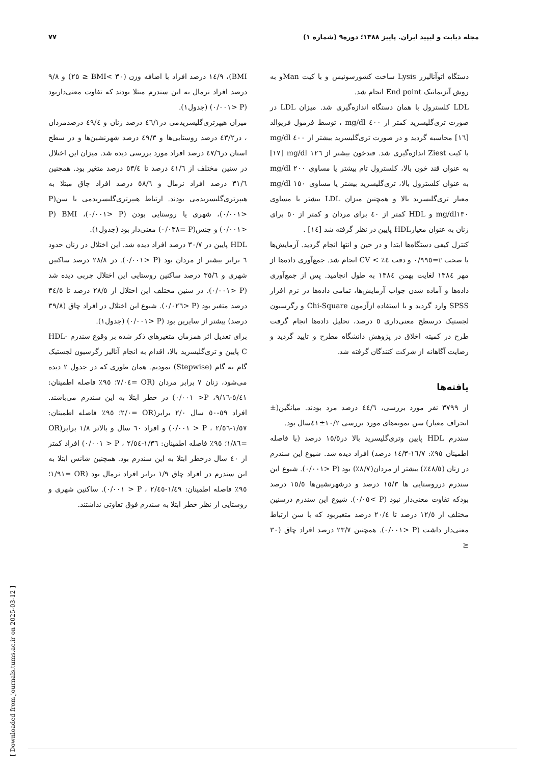مجله دیابت و لیپید ایران. پاییز ۱۳۸۸؛ دوره۹ (شماره ۱) ۷۷
دستگاه اتوآنالیزر Lysis ساخت کشورسوئیس و با کیت Manو به روش آنزیماتیک End point انجام شد.
LDL کلسترول با همان دستگاه اندازه‌گیری شد. میزان LDL در صورت تری‌گلیسرید کمتر از ٤٠٠ mg/dl ، توسط فرمول فریوالد [١٦] محاسبه گردید و در صورت تری‌گلیسرید بیشتر از ٤٠٠ mg/dl با کیت Ziest اندازه‌گیری شد. قندخون بیشتر از ١٢٦ mg/dl [١٧] به عنوان قند خون بالا، کلسترول تام بیشتر یا مساوی ٢٠٠ mg/dl به عنوان کلسترول بالا، تری‌گلیسرید بیشتر یا مساوی ١٥٠ mg/dl معیار تری‌گلیسرید بالا و همچنین میزان LDL بیشتر یا مساوی mg/dl١٣٠ و HDL کمتر از ٤٠ برای مردان و کمتر از ٥٠ برای زنان به عنوان معیارHDL پایین در نظر گرفته شد [١٤] .
کنترل کیفی دستگاه‌ها ابتدا و در حین و انتها انجام گردید. آزمایش‌ها با صحت r=٠/٩٩٥ و دقت ٤٪ > CV انجام شد. جمع‌آوری داده‌ها از مهر ١٣٨٤ لغایت بهمن ١٣٨٤ به طول انجامید. پس از جمع‌آوری داده‌ها و آماده شدن جواب آزمایش‌ها، تمامی داده‌ها در نرم افزار SPSS وارد گردید و با استفاده ازآزمون Chi-Square و رگرسیون لجستیک درسطح معنی‌داری ٥ درصد، تحلیل داده‌ها انجام گرفت طرح در کمیته اخلاق در پژوهش دانشگاه مطرح و تایید گردید و رضایت آگاهانه از شرکت کنندگان گرفته شد.
یافته‌ها
از ٣٧٩٩ نفر مورد بررسی، ٤٤/٦ درصد مرد بودند. میانگین(± انحراف معیار) سن نمونه‌های مورد بررسی ١٠/٢±٤١سال بود.
سندرم HDL پایین وتری‌گلیسرید بالا در١٥/٥ درصد (با فاصله اطمینان ٩٥٪: ١٦/٧-١٤/٣ درصد) افراد دیده شد. شیوع این سندرم در زنان (٤٨/٥٪) بیشتر از مردان(٨/٧٪) بود (P <٠/٠٠١). شیوع این سندرم درروستایی ها ١٥/٣ درصد و درشهرنشین‌ها ١٥/٥ درصد بودکه تفاوت معنی‌دار نبود (P >٠/٠٥). شیوع این سندرم درسنین مختلف از ١٢/٥ درصد تا ٢٠/٤ درصد متغیربود که با سن ارتباط معنی‌دار داشت (P <٠/٠٠١). همچنین ٢٣/٧ درصد افراد چاق (٣٠ ≤
BMI)، ١٤/٩ درصد افراد با اضافه وزن (٣٠ >BMI ≤ ٢٥) و ٩/٨ درصد افراد نرمال به این سندرم مبتلا بودند که تفاوت معنی‌داربود (P <٠/٠٠١) (جدول١).
میزان هیپرتری‌گلیسریدمی در٤٦/١ درصد زنان و ٤٩/٤ درصدمردان ، در٤٣/٢ درصد روستایی‌ها و ٤٩/٣ درصد شهرنشین‌ها و در سطح استان در٤٧/٦ درصد افراد مورد بررسی دیده شد. میزان این اختلال در سنین مختلف از ٤١/٦ درصد تا ٥٣/٤ درصد متغیر بود. همچنین ٣١/٦ درصد افراد نرمال و ٥٨/٦ درصد افراد چاق مبتلا به هیپرتری‌گلیسریدمی بودند. ارتباط هیپرتری‌گلیسریدمی با سن(P <٠/٠٠١)، شهری یا روستایی بودن (P <٠/٠٠١)، BMI (P <٠/٠٠١) و جنس(P =٠/٠٣٨) معنی‌دار بود (جدول١).
HDL پایین در ٣٠/٧ درصد افراد دیده شد. این اختلال در زنان حدود ٦ برابر بیشتر از مردان بود (P <٠/٠٠١). در ٢٨/٨ درصد ساکنین شهری و ٣٥/٦ درصد ساکنین روستایی این اختلال چربی دیده شد (P <٠/٠٠١). در سنین مختلف این اختلال از ٢٨/٥ درصد تا ٣٤/٥ درصد متغیر بود (P <٠/٠٢٦). شیوع این اختلال در افراد چاق (٣٩/٨ درصد) بیشتر از سایرین بود (P <٠/٠٠١) (جدول١).
برای تعدیل اثر همزمان متغیرهای ذکر شده بر وقوع سندرم HDL-C پایین و تری‌گلیسرید بالا، اقدام به انجام آنالیز رگرسیون لجستیک گام به گام (Stepwise) نمودیم. همان طوری که در جدول ٢ دیده می‌شود، زنان ٧ برابر مردان (OR =٧/٠٤؛ ٩٥٪ فاصله اطمینان: ٥/٤١-٩/١٦، P< ٠/٠٠١) در خطر ابتلا به این سندرم می‌باشند. افراد ٥٩-٥٠ سال ٢/٠ برابر(OR =٢/٠؛ ٩٥٪ فاصله اطمینان: ١/٥٧-٢/٥٦ ، P < ٠/٠٠١) و افراد ٦٠ سال و بالاتر ١/٨ برابر(OR =١/٨٦؛ ٩٥٪ فاصله اطمینان: ١/٣٦-٢/٥٤ ، P < ٠/٠٠١) افراد کمتر از ٤٠ سال درخطر ابتلا به این سندرم بود. همچنین شانس ابتلا به این سندرم در افراد چاق ١/٩ برابر افراد نرمال بود (OR =١/٩١؛ ٩٥٪ فاصله اطمینان: ١/٤٩-٢/٤٥ ، P < ٠/٠٠١). ساکنین شهری و روستایی از نظر خطر ابتلا به سندرم فوق تفاوتی نداشتند.
[ Downloaded from journals.tums.ac.ir on 2025-03-12 ]